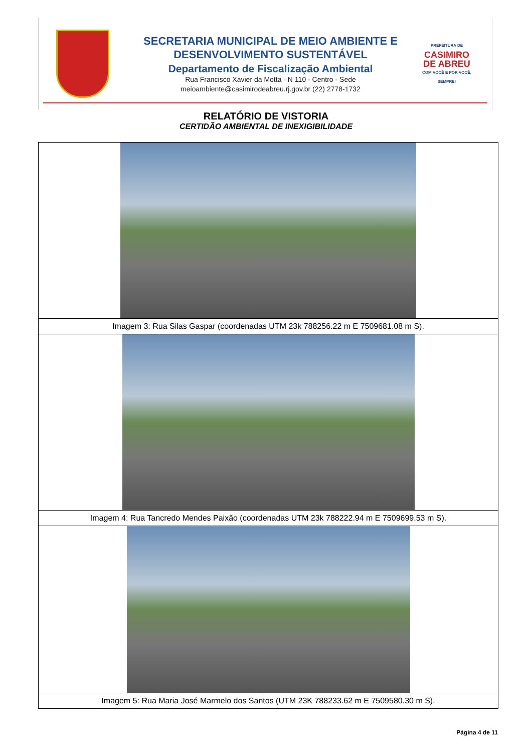SECRETARIA MUNICIPAL DE MEIO AMBIENTE E
DESENVOLVIMENTO SUSTENTÁVEL
Departamento de Fiscalização Ambiental
Rua Francisco Xavier da Motta - N 110 - Centro - Sede
meioambiente@casimirodeabreu.rj.gov.br (22) 2778-1732
PREFEITURA DE
CASIMIRO
DE ABREU
COM VOCÊ E POR VOCÊ, SEMPRE!
RELATÓRIO DE VISTORIA
CERTIDÃO AMBIENTAL DE INEXIGIBILIDADE
| Imagem 3: Rua Silas Gaspar (coordenadas UTM 23k 788256.22 m E 7509681.08 m S). |
| Imagem 4: Rua Tancredo Mendes Paixão (coordenadas UTM 23k 788222.94 m E 7509699.53 m S). |
| Imagem 5: Rua Maria José Marmelo dos Santos (UTM 23K 788233.62 m E 7509580.30 m S). |
Página 4 de 11